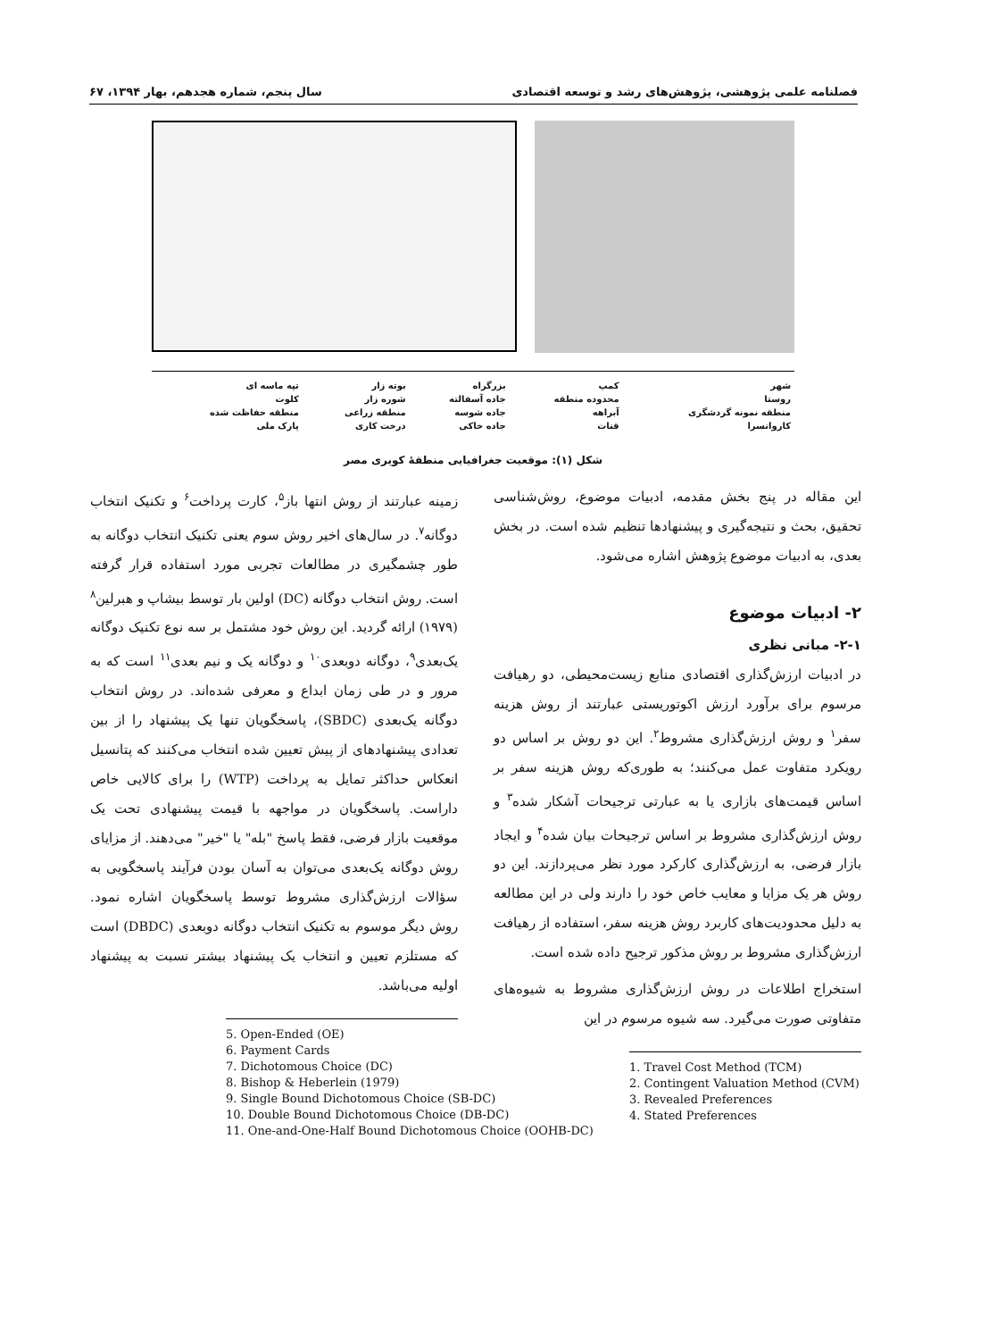فصلنامه علمی پژوهشی، پژوهش‌های رشد و توسعه اقتصادی سال پنجم، شماره هجدهم، بهار ۱۳۹۴، ۶۷
| شهر | کمپ | بزرگراه | بوته زار | تپه ماسه ای |
| روستا | محدوده منطقه | جاده آسفالته | شوره زار | کلوت |
| منطقه نمونه گردشگری | آبراهه | جاده شوسه | منطقه زراعی | منطقه حفاظت شده |
| کاروانسرا | قنات | جاده خاکی | درخت کاری | پارک ملی |
شکل (۱): موقعیت جغرافیایی منطقهٔ کویری مصر
این مقاله در پنج بخش مقدمه، ادبیات موضوع، روش‌شناسی تحقیق، بحث و نتیجه‌گیری و پیشنهادها تنظیم شده است. در بخش بعدی، به ادبیات موضوع پژوهش اشاره می‌شود.
۲- ادبیات موضوع
۲-۱- مبانی نظری
در ادبیات ارزش‌گذاری اقتصادی منابع زیست‌محیطی، دو رهیافت مرسوم برای برآورد ارزش اکوتوریستی عبارتند از روش هزینه سفر<sup>۱</sup> و روش ارزش‌گذاری مشروط<sup>۲</sup>. این دو روش بر اساس دو رویکرد متفاوت عمل می‌کنند؛ به طوری‌که روش هزینه سفر بر اساس قیمت‌های بازاری یا به عبارتی ترجیحات آشکار شده<sup>۳</sup> و روش ارزش‌گذاری مشروط بر اساس ترجیحات بیان شده<sup>۴</sup> و ایجاد بازار فرضی، به ارزش‌گذاری کارکرد مورد نظر می‌پردازند. این دو روش هر یک مزایا و معایب خاص خود را دارند ولی در این مطالعه به دلیل محدودیت‌های کاربرد روش هزینه سفر، استفاده از رهیافت ارزش‌گذاری مشروط بر روش مذکور ترجیح داده شده است.
استخراج اطلاعات در روش ارزش‌گذاری مشروط به شیوه‌های متفاوتی صورت می‌گیرد. سه شیوه مرسوم در این
1. Travel Cost Method (TCM)
2. Contingent Valuation Method (CVM)
3. Revealed Preferences
4. Stated Preferences
زمینه عبارتند از روش انتها باز<sup>۵</sup>، کارت پرداخت<sup>۶</sup> و تکنیک انتخاب دوگانه<sup>۷</sup>. در سال‌های اخیر روش سوم یعنی تکنیک انتخاب دوگانه به طور چشمگیری در مطالعات تجربی مورد استفاده قرار گرفته است. روش انتخاب دوگانه (DC) اولین بار توسط بیشاپ و هبرلین<sup>۸</sup> (۱۹۷۹) ارائه گردید. این روش خود مشتمل بر سه نوع تکنیک دوگانه یک‌بعدی<sup>۹</sup>، دوگانه دوبعدی<sup>۱۰</sup> و دوگانه یک و نیم بعدی<sup>۱۱</sup> است که به مرور و در طی زمان ابداع و معرفی شده‌اند. در روش انتخاب دوگانه یک‌بعدی (SBDC)، پاسخگویان تنها یک پیشنهاد را از بین تعدادی پیشنهادهای از پیش تعیین شده انتخاب می‌کنند که پتانسیل انعکاس حداکثر تمایل به پرداخت (WTP) را برای کالایی خاص داراست. پاسخگویان در مواجهه با قیمت پیشنهادی تحت یک موقعیت بازار فرضی، فقط پاسخ "بله" یا "خیر" می‌دهند. از مزایای روش دوگانه یک‌بعدی می‌توان به آسان بودن فرآیند پاسخگویی به سؤالات ارزش‌گذاری مشروط توسط پاسخگویان اشاره نمود. روش دیگر موسوم به تکنیک انتخاب دوگانه دوبعدی (DBDC) است که مستلزم تعیین و انتخاب یک پیشنهاد بیشتر نسبت به پیشنهاد اولیه می‌باشد.
5. Open-Ended (OE)
6. Payment Cards
7. Dichotomous Choice (DC)
8. Bishop & Heberlein (1979)
9. Single Bound Dichotomous Choice (SB-DC)
10. Double Bound Dichotomous Choice (DB-DC)
11. One-and-One-Half Bound Dichotomous Choice (OOHB-DC)